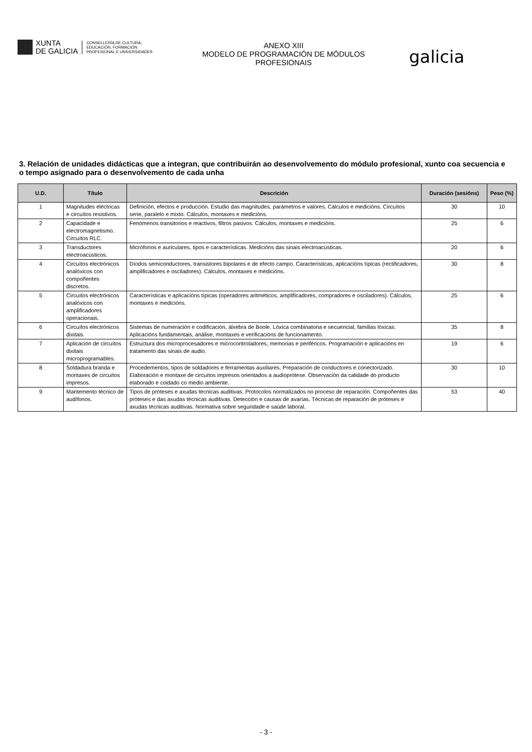XUNTA
DE GALICIA
CONSELLERÍA DE CULTURA,
EDUCACIÓN, FORMACIÓN
PROFESIONAL E UNIVERSIDADES
ANEXO XIII
MODELO DE PROGRAMACIÓN DE MÓDULOS
PROFESIONAIS
galicia
3. Relación de unidades didácticas que a integran, que contribuirán ao desenvolvemento do módulo profesional, xunto coa secuencia e o tempo asignado para o desenvolvemento de cada unha
| U.D. | Título | Descrición | Duración (sesións) | Peso (%) |
| --- | --- | --- | --- | --- |
| 1 | Magnitudes eléctricas e circuítos resistivos. | Definición, efectos e producción. Estudio das magnitudes, parámetros e valores. Cálculos e medicións. Circuítos serie, paralelo e mixto. Cálculos, montaxes e medicións. | 30 | 10 |
| 2 | Capacidade e electromagnetismo. Circuítos RLC. | Fenómenos transitorios e reactivos, filtros pasivos. Cálculos, montaxes e medicións. | 25 | 6 |
| 3 | Transductores electroacústicos. | Micrófonos e auriculares, tipos e características. Medicións das sinais electroacústicas. | 20 | 6 |
| 4 | Circuítos electrónicos analóxicos con compoñentes discretos. | Díodos semiconductores, transistores bipolares e de efecto campo. Características, aplicacións típicas (rectificadores, amplificadores e osciladores). Cálculos, montaxes e medicións. | 30 | 8 |
| 5 | Circuítos electrónicos analóxicos con amplificadores operacionais. | Características e aplicacións típicas (operadores aritméticos, amplificadores, compradores e osciladores). Cálculos, montaxes e medicións. | 25 | 6 |
| 6 | Circuítos electrónicos dixitais. | Sistemas de numeración e codificación, álxebra de Boole. Lóxica combinatoria e secuencial, familias lóxicas. Aplicacións fundamentais, análise, montaxes e verificacións de funcionamento. | 35 | 8 |
| 7 | Aplicación de circuítos dixitais microprogramables. | Estructura dos microprocesadores e microcontroladores, memorias e periféricos. Programación e aplicacións en tratamento das sinais de audio. | 19 | 6 |
| 8 | Soldadura branda e montaxes de circuítos impresos. | Procedementos, tipos de soldadores e ferramentas auxiliares. Preparación de conductores e conectorizado. Elaboración e montaxe de circuítos impresos orientados a audioprótese. Observación da calidade do producto elaborado e coidado co medio ambiente. | 30 | 10 |
| 9 | Mantemento técnico de audífonos. | Tipos de próteses e axudas técnicas auditivas. Protocolos normalizados no proceso de reparación. Compoñentes das próteses e das axudas técnicas auditivas. Detección e causas de avarías. Técnicas de reparación de próteses e axudas técnicas auditivas. Normativa sobre seguridade e saúde laboral. | 53 | 40 |
- 3 -